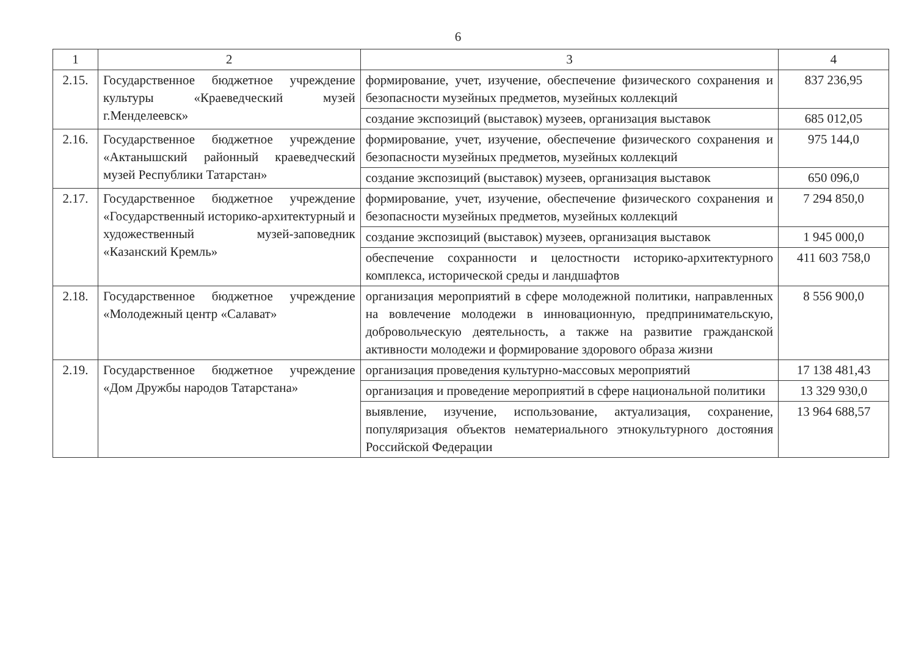6
| 1 | 2 | 3 | 4 |
| 2.15. | Государственное бюджетное учреждение культуры «Краеведческий музей г.Менделеевск» | формирование, учет, изучение, обеспечение физического сохранения и безопасности музейных предметов, музейных коллекций | 837 236,95 |
| | | создание экспозиций (выставок) музеев, организация выставок | 685 012,05 |
| 2.16. | Государственное бюджетное учреждение «Актанышский районный краеведческий музей Республики Татарстан» | формирование, учет, изучение, обеспечение физического сохранения и безопасности музейных предметов, музейных коллекций | 975 144,0 |
| | | создание экспозиций (выставок) музеев, организация выставок | 650 096,0 |
| 2.17. | Государственное бюджетное учреждение «Государственный историко-архитектурный и художественный музей-заповедник «Казанский Кремль» | формирование, учет, изучение, обеспечение физического сохранения и безопасности музейных предметов, музейных коллекций | 7 294 850,0 |
| | | создание экспозиций (выставок) музеев, организация выставок | 1 945 000,0 |
| | | обеспечение сохранности и целостности историко-архитектурного комплекса, исторической среды и ландшафтов | 411 603 758,0 |
| 2.18. | Государственное бюджетное учреждение «Молодежный центр «Салават» | организация мероприятий в сфере молодежной политики, направленных на вовлечение молодежи в инновационную, предпринимательскую, добровольческую деятельность, а также на развитие гражданской активности молодежи и формирование здорового образа жизни | 8 556 900,0 |
| 2.19. | Государственное бюджетное учреждение «Дом Дружбы народов Татарстана» | организация проведения культурно-массовых мероприятий | 17 138 481,43 |
| | | организация и проведение мероприятий в сфере национальной политики | 13 329 930,0 |
| | | выявление, изучение, использование, актуализация, сохранение, популяризация объектов нематериального этнокультурного достояния Российской Федерации | 13 964 688,57 |